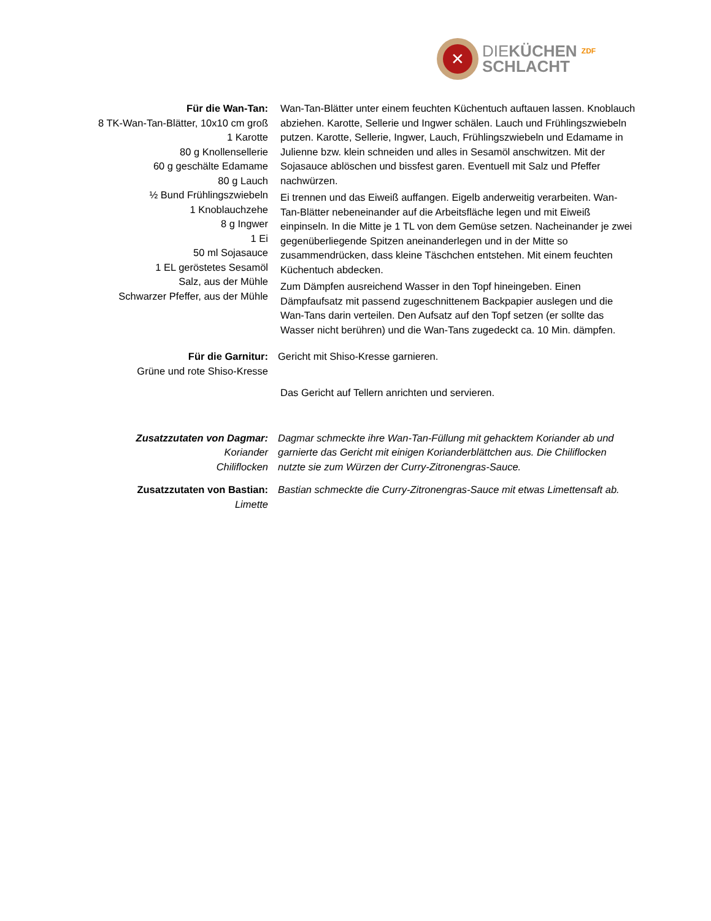✕
DIEKÜCHEN ZDF
SCHLACHT
Für die Wan-Tan:
8 TK-Wan-Tan-Blätter, 10x10 cm groß
1 Karotte
80 g Knollensellerie
60 g geschälte Edamame
80 g Lauch
½ Bund Frühlingszwiebeln
1 Knoblauchzehe
8 g Ingwer
1 Ei
50 ml Sojasauce
1 EL geröstetes Sesamöl
Salz, aus der Mühle
Schwarzer Pfeffer, aus der Mühle
Wan-Tan-Blätter unter einem feuchten Küchentuch auftauen lassen. Knoblauch abziehen. Karotte, Sellerie und Ingwer schälen. Lauch und Frühlingszwiebeln putzen. Karotte, Sellerie, Ingwer, Lauch, Frühlingszwiebeln und Edamame in Julienne bzw. klein schneiden und alles in Sesamöl anschwitzen. Mit der Sojasauce ablöschen und bissfest garen. Eventuell mit Salz und Pfeffer nachwürzen.
Ei trennen und das Eiweiß auffangen. Eigelb anderweitig verarbeiten. Wan-Tan-Blätter nebeneinander auf die Arbeitsfläche legen und mit Eiweiß einpinseln. In die Mitte je 1 TL von dem Gemüse setzen. Nacheinander je zwei gegenüberliegende Spitzen aneinanderlegen und in der Mitte so zusammendrücken, dass kleine Täschchen entstehen. Mit einem feuchten Küchentuch abdecken.
Zum Dämpfen ausreichend Wasser in den Topf hineingeben. Einen Dämpfaufsatz mit passend zugeschnittenem Backpapier auslegen und die Wan-Tans darin verteilen. Den Aufsatz auf den Topf setzen (er sollte das Wasser nicht berühren) und die Wan-Tans zugedeckt ca. 10 Min. dämpfen.
Für die Garnitur:
Grüne und rote Shiso-Kresse
Gericht mit Shiso-Kresse garnieren.
Das Gericht auf Tellern anrichten und servieren.
Zusatzzutaten von Dagmar:
Koriander
Chiliflocken
Dagmar schmeckte ihre Wan-Tan-Füllung mit gehacktem Koriander ab und garnierte das Gericht mit einigen Korianderblättchen aus. Die Chiliflocken nutzte sie zum Würzen der Curry-Zitronengras-Sauce.
Zusatzzutaten von Bastian:
Limette
Bastian schmeckte die Curry-Zitronengras-Sauce mit etwas Limettensaft ab.